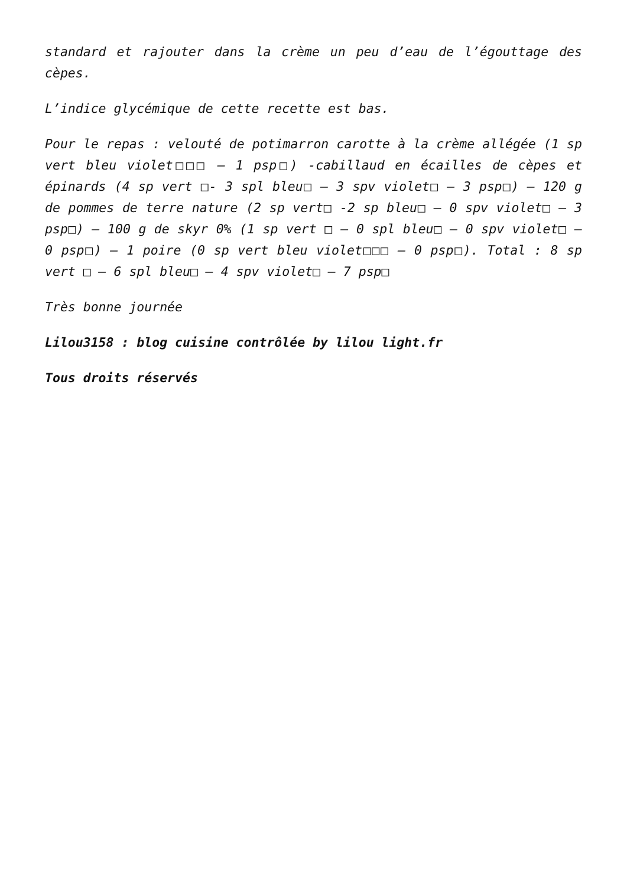standard et rajouter dans la crème un peu d’eau de l’égouttage des cèpes.
L’indice glycémique de cette recette est bas.
Pour le repas : velouté de potimarron carotte à la crème allégée (1 sp vert bleu violet□□□ – 1 psp□) -cabillaud en écailles de cèpes et épinards (4 sp vert □- 3 spl bleu□ – 3 spv violet□ – 3 psp□) – 120 g de pommes de terre nature (2 sp vert□ -2 sp bleu□ – 0 spv violet□ – 3 psp□) – 100 g de skyr 0% (1 sp vert □ – 0 spl bleu□ – 0 spv violet□ – 0 psp□) – 1 poire (0 sp vert bleu violet□□□ – 0 psp□). Total : 8 sp vert □ – 6 spl bleu□ – 4 spv violet□ – 7 psp□
Très bonne journée
Lilou3158 : blog cuisine contrôlée by lilou light.fr
Tous droits réservés